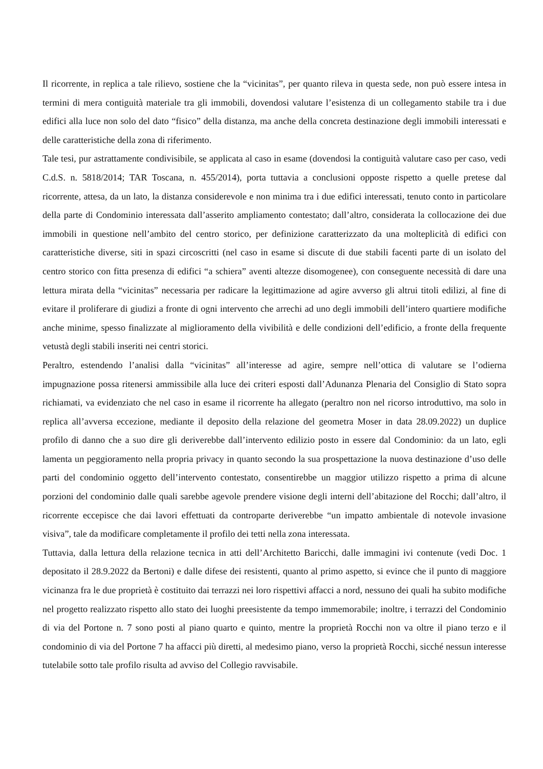Il ricorrente, in replica a tale rilievo, sostiene che la “vicinitas”, per quanto rileva in questa sede, non può essere intesa in termini di mera contiguità materiale tra gli immobili, dovendosi valutare l’esistenza di un collegamento stabile tra i due edifici alla luce non solo del dato “fisico” della distanza, ma anche della concreta destinazione degli immobili interessati e delle caratteristiche della zona di riferimento.
Tale tesi, pur astrattamente condivisibile, se applicata al caso in esame (dovendosi la contiguità valutare caso per caso, vedi C.d.S. n. 5818/2014; TAR Toscana, n. 455/2014), porta tuttavia a conclusioni opposte rispetto a quelle pretese dal ricorrente, attesa, da un lato, la distanza considerevole e non minima tra i due edifici interessati, tenuto conto in particolare della parte di Condominio interessata dall’asserito ampliamento contestato; dall’altro, considerata la collocazione dei due immobili in questione nell’ambito del centro storico, per definizione caratterizzato da una molteplicità di edifici con caratteristiche diverse, siti in spazi circoscritti (nel caso in esame si discute di due stabili facenti parte di un isolato del centro storico con fitta presenza di edifici “a schiera” aventi altezze disomogenee), con conseguente necessità di dare una lettura mirata della “vicinitas” necessaria per radicare la legittimazione ad agire avverso gli altrui titoli edilizi, al fine di evitare il proliferare di giudizi a fronte di ogni intervento che arrechi ad uno degli immobili dell’intero quartiere modifiche anche minime, spesso finalizzate al miglioramento della vivibilità e delle condizioni dell’edificio, a fronte della frequente vetustà degli stabili inseriti nei centri storici.
Peraltro, estendendo l’analisi dalla “vicinitas” all’interesse ad agire, sempre nell’ottica di valutare se l’odierna impugnazione possa ritenersi ammissibile alla luce dei criteri esposti dall’Adunanza Plenaria del Consiglio di Stato sopra richiamati, va evidenziato che nel caso in esame il ricorrente ha allegato (peraltro non nel ricorso introduttivo, ma solo in replica all’avversa eccezione, mediante il deposito della relazione del geometra Moser in data 28.09.2022) un duplice profilo di danno che a suo dire gli deriverebbe dall’intervento edilizio posto in essere dal Condominio: da un lato, egli lamenta un peggioramento nella propria privacy in quanto secondo la sua prospettazione la nuova destinazione d’uso delle parti del condominio oggetto dell’intervento contestato, consentirebbe un maggior utilizzo rispetto a prima di alcune porzioni del condominio dalle quali sarebbe agevole prendere visione degli interni dell’abitazione del Rocchi; dall’altro, il ricorrente eccepisce che dai lavori effettuati da controparte deriverebbe “un impatto ambientale di notevole invasione visiva”, tale da modificare completamente il profilo dei tetti nella zona interessata.
Tuttavia, dalla lettura della relazione tecnica in atti dell’Architetto Baricchi, dalle immagini ivi contenute (vedi Doc. 1 depositato il 28.9.2022 da Bertoni) e dalle difese dei resistenti, quanto al primo aspetto, si evince che il punto di maggiore vicinanza fra le due proprietà è costituito dai terrazzi nei loro rispettivi affacci a nord, nessuno dei quali ha subito modifiche nel progetto realizzato rispetto allo stato dei luoghi preesistente da tempo immemorabile; inoltre, i terrazzi del Condominio di via del Portone n. 7 sono posti al piano quarto e quinto, mentre la proprietà Rocchi non va oltre il piano terzo e il condominio di via del Portone 7 ha affacci più diretti, al medesimo piano, verso la proprietà Rocchi, sicché nessun interesse tutelabile sotto tale profilo risulta ad avviso del Collegio ravvisabile.